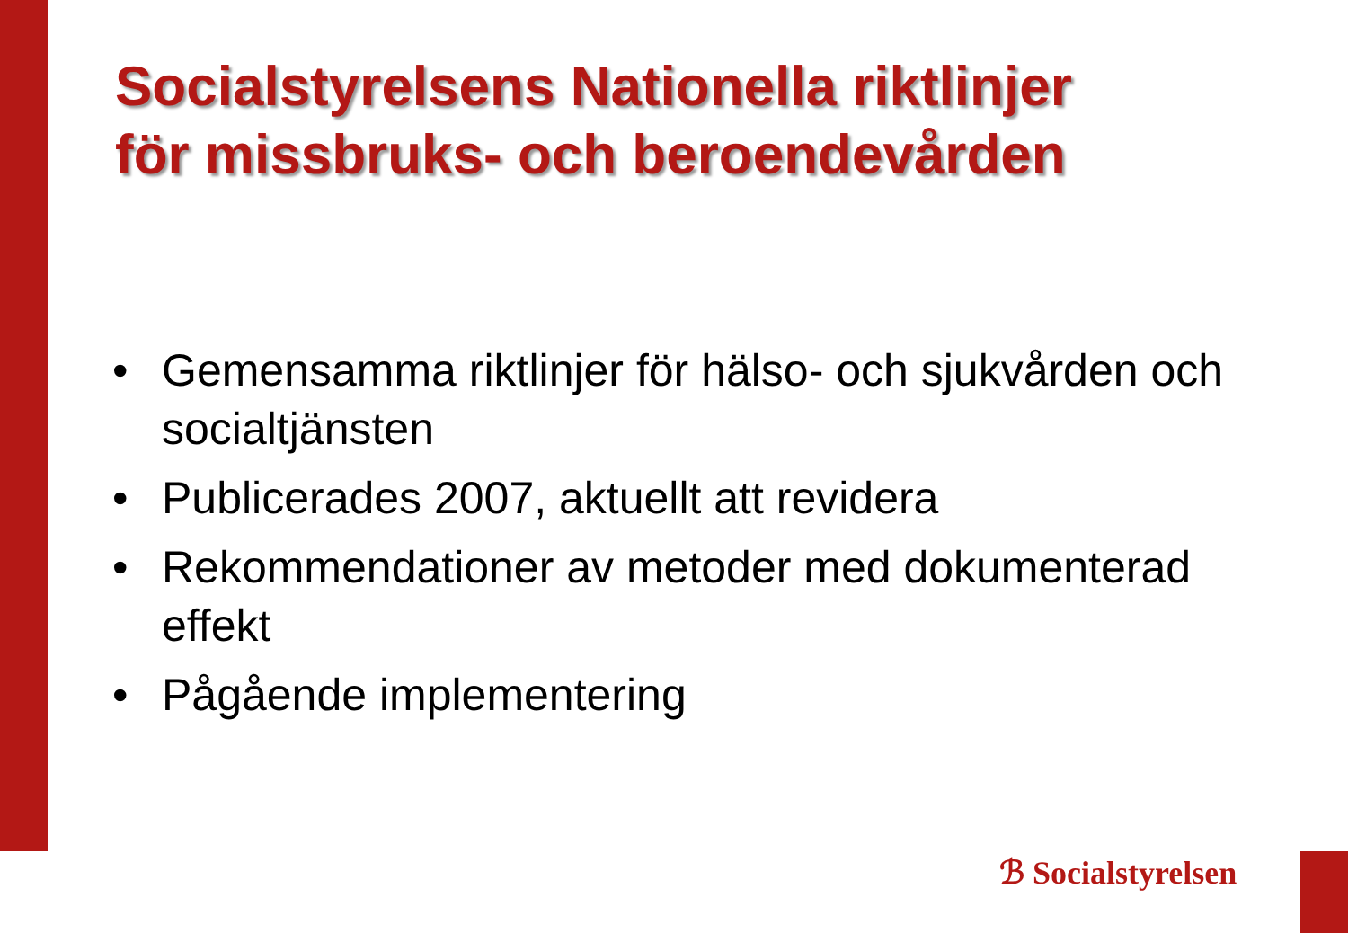Socialstyrelsens Nationella riktlinjer
för missbruks- och beroendevården
• Gemensamma riktlinjer för hälso- och sjukvården och socialtjänsten
• Publicerades 2007, aktuellt att revidera
• Rekommendationer av metoder med dokumenterad effekt
• Pågående implementering
ℬ Socialstyrelsen